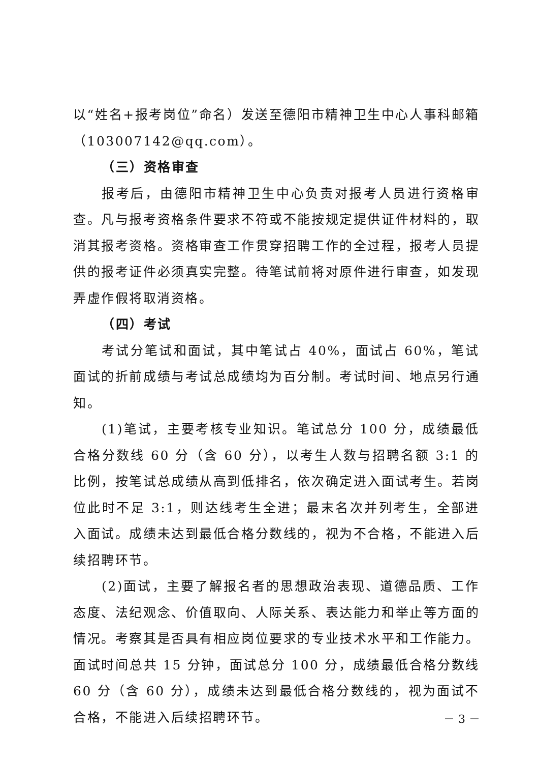以“姓名+报考岗位”命名）发送至德阳市精神卫生中心人事科邮箱（103007142@qq.com）。
（三）资格审查
报考后，由德阳市精神卫生中心负责对报考人员进行资格审查。凡与报考资格条件要求不符或不能按规定提供证件材料的，取消其报考资格。资格审查工作贯穿招聘工作的全过程，报考人员提供的报考证件必须真实完整。待笔试前将对原件进行审查，如发现弄虚作假将取消资格。
（四）考试
考试分笔试和面试，其中笔试占 40%，面试占 60%，笔试面试的折前成绩与考试总成绩均为百分制。考试时间、地点另行通知。
(1)笔试，主要考核专业知识。笔试总分 100 分，成绩最低合格分数线 60 分（含 60 分），以考生人数与招聘名额 3:1 的比例，按笔试总成绩从高到低排名，依次确定进入面试考生。若岗位此时不足 3:1，则达线考生全进；最末名次并列考生，全部进入面试。成绩未达到最低合格分数线的，视为不合格，不能进入后续招聘环节。
(2)面试，主要了解报名者的思想政治表现、道德品质、工作态度、法纪观念、价值取向、人际关系、表达能力和举止等方面的情况。考察其是否具有相应岗位要求的专业技术水平和工作能力。面试时间总共 15 分钟，面试总分 100 分，成绩最低合格分数线 60 分（含 60 分），成绩未达到最低合格分数线的，视为面试不合格，不能进入后续招聘环节。
－ 3 －